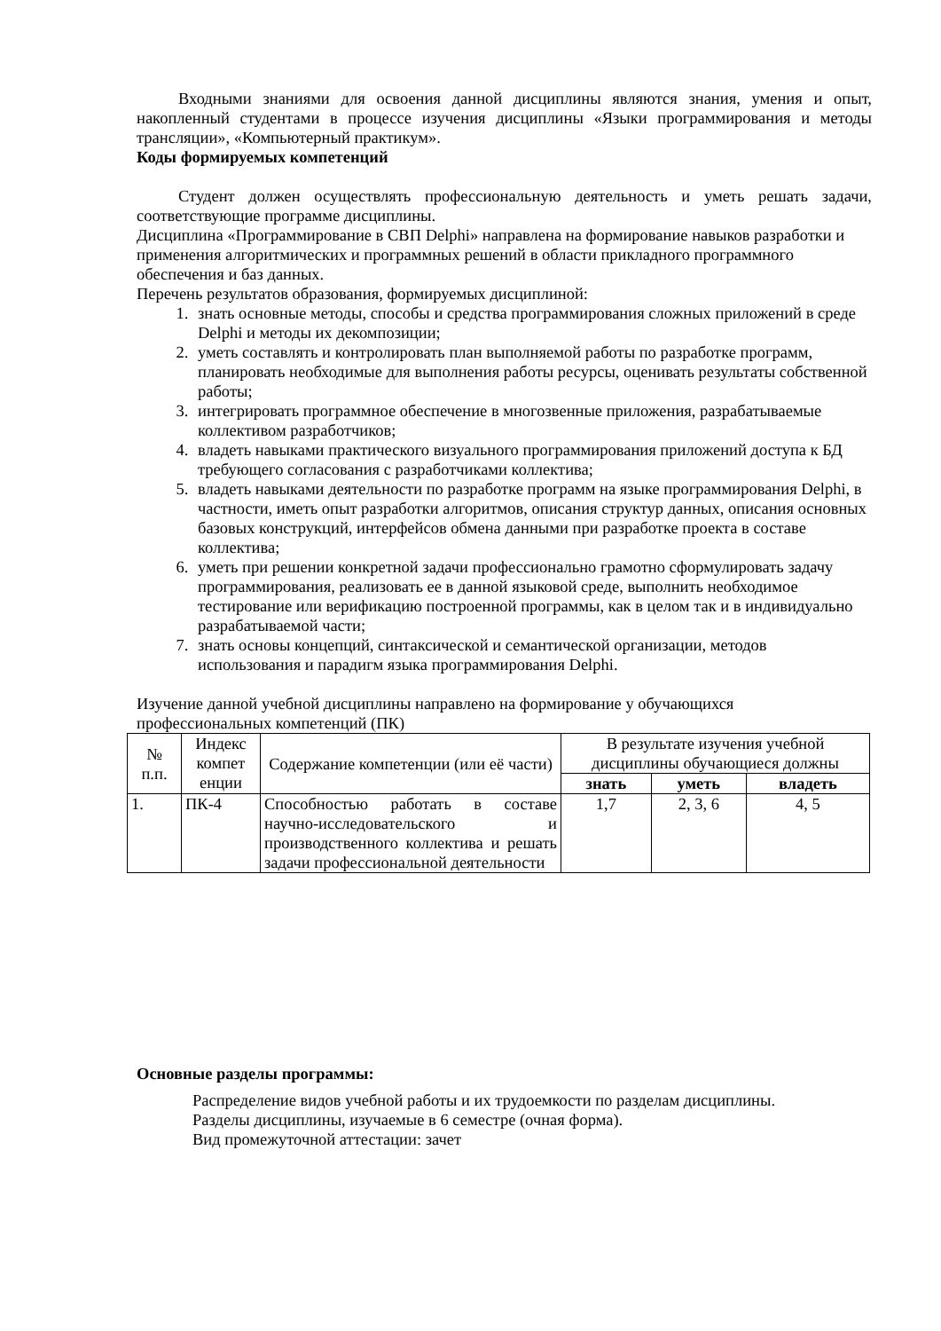Входными знаниями для освоения данной дисциплины являются знания, умения и опыт, накопленный студентами в процессе изучения дисциплины «Языки программирования и методы трансляции», «Компьютерный практикум».
Коды формируемых компетенций
Студент должен осуществлять профессиональную деятельность и уметь решать задачи, соответствующие программе дисциплины.
Дисциплина «Программирование в СВП Delphi» направлена на формирование навыков разработки и применения алгоритмических и программных решений в области прикладного программного обеспечения и баз данных.
Перечень результатов образования, формируемых дисциплиной:
1. знать основные методы, способы и средства программирования сложных приложений в среде Delphi и методы их декомпозиции;
2. уметь составлять и контролировать план выполняемой работы по разработке программ, планировать необходимые для выполнения работы ресурсы, оценивать результаты собственной работы;
3. интегрировать программное обеспечение в многозвенные приложения, разрабатываемые коллективом разработчиков;
4. владеть навыками практического визуального программирования приложений доступа к БД требующего согласования с разработчиками коллектива;
5. владеть навыками деятельности по разработке программ на языке программирования Delphi, в частности, иметь опыт разработки алгоритмов, описания структур данных, описания основных базовых конструкций, интерфейсов обмена данными при разработке проекта в составе коллектива;
6. уметь при решении конкретной задачи профессионально грамотно сформулировать задачу программирования, реализовать ее в данной языковой среде, выполнить необходимое тестирование или верификацию построенной программы, как в целом так и в индивидуально разрабатываемой части;
7. знать основы концепций, синтаксической и семантической организации, методов использования и парадигм языка программирования Delphi.
Изучение данной учебной дисциплины направлено на формирование у обучающихся профессиональных компетенций (ПК)
| № п.п. | Индекс компет енции | Содержание компетенции (или её части) | В результате изучения учебной дисциплины обучающиеся должны | | |
| --- | --- | --- | --- | --- | --- |
| | | | знать | уметь | владеть |
| 1. | ПК-4 | Способностью работать в составе научно-исследовательского и производственного коллектива и решать задачи профессиональной деятельности | 1,7 | 2, 3, 6 | 4, 5 |
Основные разделы программы:
Распределение видов учебной работы и их трудоемкости по разделам дисциплины.
Разделы дисциплины, изучаемые в 6 семестре (очная форма).
Вид промежуточной аттестации: зачет